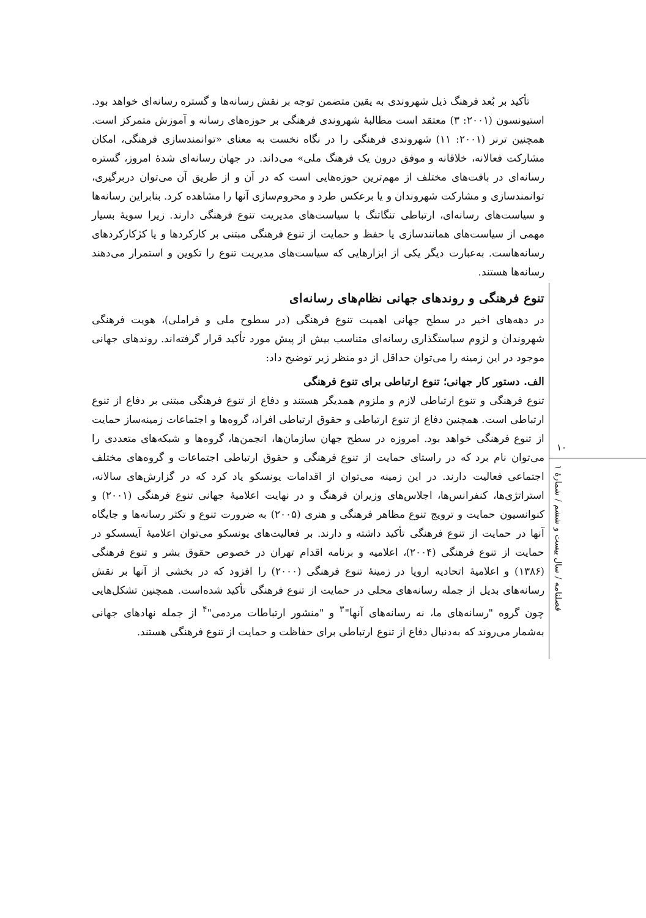تأکید بر بُعد فرهنگ ذیل شهروندی به یقین متضمن توجه بر نقش رسانه‌ها و گستره رسانه‌ای خواهد بود. استیونسون (۲۰۰۱: ۳) معتقد است مطالبهٔ شهروندی فرهنگی بر حوزه‌های رسانه و آموزش متمرکز است. همچنین ترنر (۲۰۰۱: ۱۱) شهروندی فرهنگی را در نگاه نخست به معنای «توانمندسازی فرهنگی، امکان مشارکت فعالانه، خلاقانه و موفق درون یک فرهنگ ملی» می‌داند. در جهان رسانه‌ای شدهٔ امروز، گستره رسانه‌ای در بافت‌های مختلف از مهم‌ترین حوزه‌هایی است که در آن و از طریق آن می‌توان دربرگیری، توانمندسازی و مشارکت شهروندان و یا برعکس طرد و محروم‌سازی آنها را مشاهده کرد. بنابراین رسانه‌ها و سیاست‌های رسانه‌ای، ارتباطی تنگاتنگ با سیاست‌های مدیریت تنوع فرهنگی دارند. زیرا سویهٔ بسیار مهمی از سیاست‌های همانندسازی یا حفظ و حمایت از تنوع فرهنگی مبتنی بر کارکردها و یا کژکارکردهای رسانه‌هاست. به‌عبارت دیگر یکی از ابزارهایی که سیاست‌های مدیریت تنوع را تکوین و استمرار می‌دهند رسانه‌ها هستند.
تنوع فرهنگی و روندهای جهانی نظام‌های رسانه‌ای
در دهه‌های اخیر در سطح جهانی اهمیت تنوع فرهنگی (در سطوح ملی و فراملی)، هویت فرهنگی شهروندان و لزوم سیاستگذاری رسانه‌ای متناسب بیش از پیش مورد تأکید قرار گرفته‌اند. روندهای جهانی موجود در این زمینه را می‌توان حداقل از دو منظر زیر توضیح داد:
الف. دستور کار جهانی؛ تنوع ارتباطی برای تنوع فرهنگی
تنوع فرهنگی و تنوع ارتباطی لازم و ملزوم همدیگر هستند و دفاع از تنوع فرهنگی مبتنی بر دفاع از تنوع ارتباطی است. همچنین دفاع از تنوع ارتباطی و حقوق ارتباطی افراد، گروه‌ها و اجتماعات زمینه‌ساز حمایت از تنوع فرهنگی خواهد بود. امروزه در سطح جهان سازمان‌ها، انجمن‌ها، گروه‌ها و شبکه‌های متعددی را می‌توان نام برد که در راستای حمایت از تنوع فرهنگی و حقوق ارتباطی اجتماعات و گروه‌های مختلف اجتماعی فعالیت دارند. در این زمینه می‌توان از اقدامات یونسکو یاد کرد که در گزارش‌های سالانه، استراتژی‌ها، کنفرانس‌ها، اجلاس‌های وزیران فرهنگ و در نهایت اعلامیهٔ جهانی تنوع فرهنگی (۲۰۰۱) و کنوانسیون حمایت و ترویج تنوع مظاهر فرهنگی و هنری (۲۰۰۵) به ضرورت تنوع و تکثر رسانه‌ها و جایگاه آنها در حمایت از تنوع فرهنگی تأکید داشته و دارند. بر فعالیت‌های یونسکو می‌توان اعلامیهٔ آیسسکو در حمایت از تنوع فرهنگی (۲۰۰۴)، اعلامیه و برنامه اقدام تهران در خصوص حقوق بشر و تنوع فرهنگی (۱۳۸۶) و اعلامیهٔ اتحادیه اروپا در زمینهٔ تنوع فرهنگی (۲۰۰۰) را افزود که در بخشی از آنها بر نقش رسانه‌های بدیل از جمله رسانه‌های محلی در حمایت از تنوع فرهنگی تأکید شده‌است. همچنین تشکل‌هایی چون گروه "رسانه‌های ما، نه رسانه‌های آنها"<sup>۳</sup> و "منشور ارتباطات مردمی"<sup>۴</sup> از جمله نهادهای جهانی به‌شمار می‌روند که به‌دنبال دفاع از تنوع ارتباطی برای حفاظت و حمایت از تنوع فرهنگی هستند.
۱۰
فصلنامه / سال بیست و ششم / شمارهٔ ۱